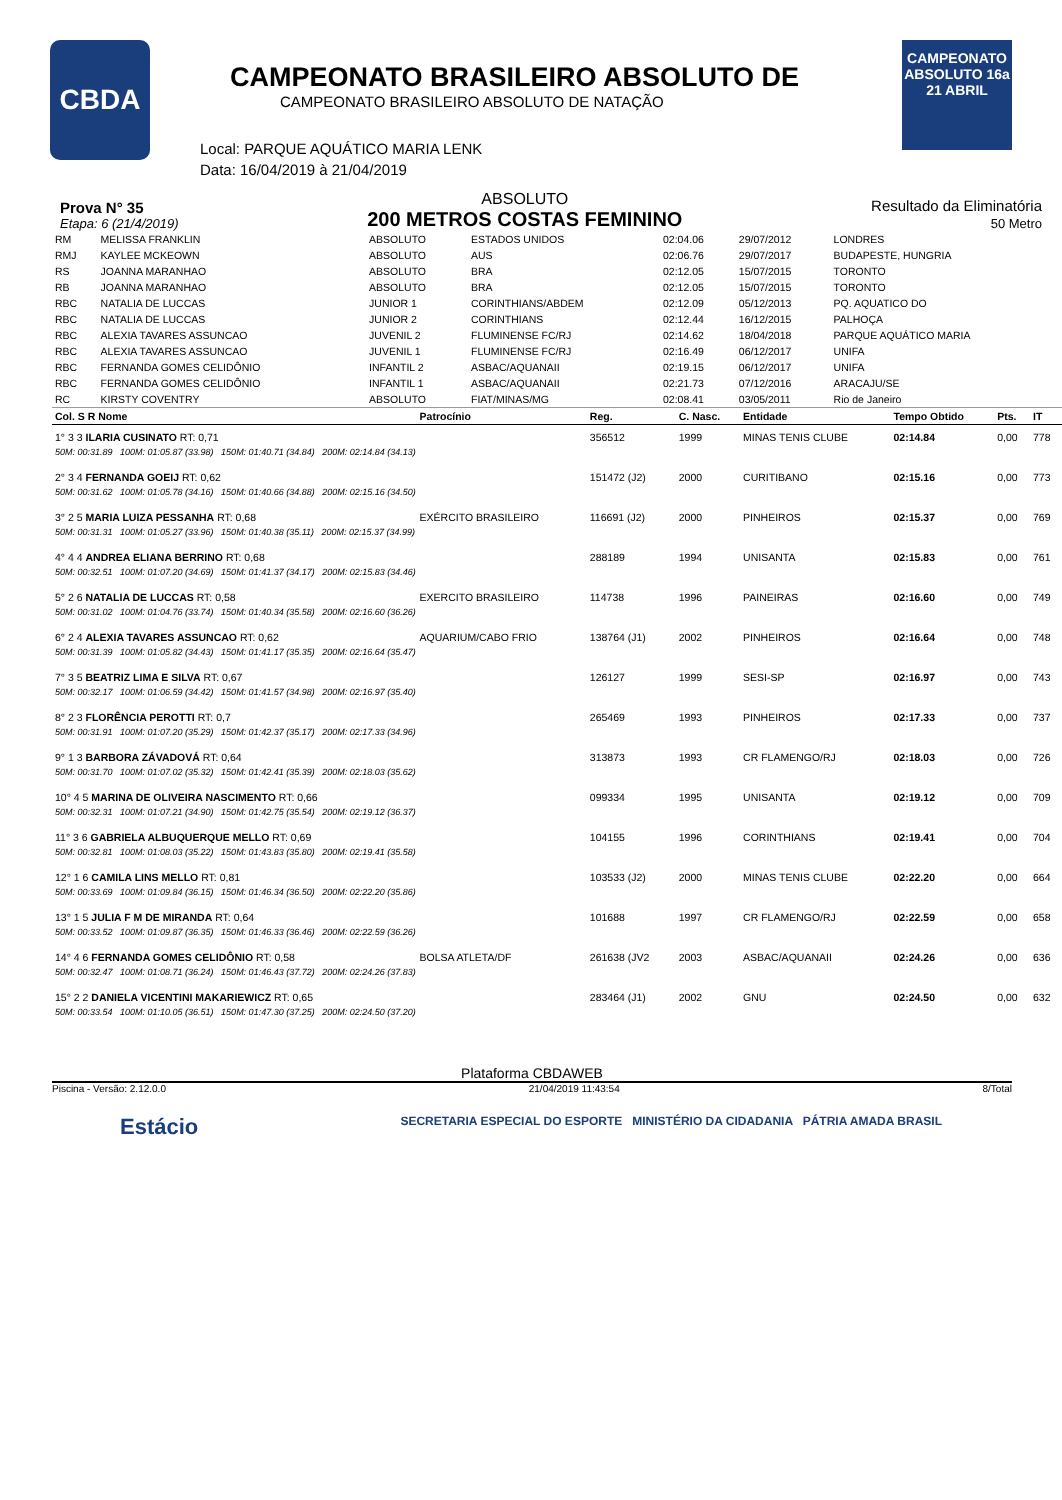CBDA
CAMPEONATO BRASILEIRO ABSOLUTO DE
CAMPEONATO BRASILEIRO ABSOLUTO DE NATAÇÃO
Local: PARQUE AQUÁTICO MARIA LENK
Data: 16/04/2019 à 21/04/2019
CAMPEONATO ABSOLUTO 16a 21 ABRIL
Prova N° 35
Etapa: 6 (21/4/2019)
ABSOLUTO
200 METROS COSTAS FEMININO
Resultado da Eliminatória
50 Metro
| RM | MELISSA FRANKLIN | ABSOLUTO | ESTADOS UNIDOS | 02:04.06 | 29/07/2012 | LONDRES |
| RMJ | KAYLEE MCKEOWN | ABSOLUTO | AUS | 02:06.76 | 29/07/2017 | BUDAPESTE, HUNGRIA |
| RS | JOANNA MARANHAO | ABSOLUTO | BRA | 02:12.05 | 15/07/2015 | TORONTO |
| RB | JOANNA MARANHAO | ABSOLUTO | BRA | 02:12.05 | 15/07/2015 | TORONTO |
| RBC | NATALIA DE LUCCAS | JUNIOR 1 | CORINTHIANS/ABDEM | 02:12.09 | 05/12/2013 | PQ. AQUATICO DO |
| RBC | NATALIA DE LUCCAS | JUNIOR 2 | CORINTHIANS | 02:12.44 | 16/12/2015 | PALHOÇA |
| RBC | ALEXIA TAVARES ASSUNCAO | JUVENIL 2 | FLUMINENSE FC/RJ | 02:14.62 | 18/04/2018 | PARQUE AQUÁTICO MARIA |
| RBC | ALEXIA TAVARES ASSUNCAO | JUVENIL 1 | FLUMINENSE FC/RJ | 02:16.49 | 06/12/2017 | UNIFA |
| RBC | FERNANDA GOMES CELIDÔNIO | INFANTIL 2 | ASBAC/AQUANAII | 02:19.15 | 06/12/2017 | UNIFA |
| RBC | FERNANDA GOMES CELIDÔNIO | INFANTIL 1 | ASBAC/AQUANAII | 02:21.73 | 07/12/2016 | ARACAJU/SE |
| RC | KIRSTY COVENTRY | ABSOLUTO | FIAT/MINAS/MG | 02:08.41 | 03/05/2011 | Rio de Janeiro |
| Col. S R Nome | Patrocínio | Reg. | C. Nasc. | Entidade | Tempo Obtido | Pts. | IT |
| --- | --- | --- | --- | --- | --- | --- | --- |
| 1° 3 3 ILARIA CUSINATO RT: 0,71 | | 356512 | 1999 | MINAS TENIS CLUBE | 02:14.84 | 0,00 | 778 |
| 50M: 00:31.89 100M: 01:05.87 (33.98) 150M: 01:40.71 (34.84) 200M: 02:14.84 (34.13) | | | | | | | |
| 2° 3 4 FERNANDA GOEIJ RT: 0,62 | | 151472 (J2) | 2000 | CURITIBANO | 02:15.16 | 0,00 | 773 |
| 50M: 00:31.62 100M: 01:05.78 (34.16) 150M: 01:40.66 (34.88) 200M: 02:15.16 (34.50) | | | | | | | |
| 3° 2 5 MARIA LUIZA PESSANHA RT: 0,68 | EXÉRCITO BRASILEIRO | 116691 (J2) | 2000 | PINHEIROS | 02:15.37 | 0,00 | 769 |
| 50M: 00:31.31 100M: 01:05.27 (33.96) 150M: 01:40.38 (35.11) 200M: 02:15.37 (34.99) | | | | | | | |
| 4° 4 4 ANDREA ELIANA BERRINO RT: 0,68 | | 288189 | 1994 | UNISANTA | 02:15.83 | 0,00 | 761 |
| 50M: 00:32.51 100M: 01:07.20 (34.69) 150M: 01:41.37 (34.17) 200M: 02:15.83 (34.46) | | | | | | | |
| 5° 2 6 NATALIA DE LUCCAS RT: 0,58 | EXERCITO BRASILEIRO | 114738 | 1996 | PAINEIRAS | 02:16.60 | 0,00 | 749 |
| 50M: 00:31.02 100M: 01:04.76 (33.74) 150M: 01:40.34 (35.58) 200M: 02:16.60 (36.26) | | | | | | | |
| 6° 2 4 ALEXIA TAVARES ASSUNCAO RT: 0,62 | AQUARIUM/CABO FRIO | 138764 (J1) | 2002 | PINHEIROS | 02:16.64 | 0,00 | 748 |
| 50M: 00:31.39 100M: 01:05.82 (34.43) 150M: 01:41.17 (35.35) 200M: 02:16.64 (35.47) | | | | | | | |
| 7° 3 5 BEATRIZ LIMA E SILVA RT: 0,67 | | 126127 | 1999 | SESI-SP | 02:16.97 | 0,00 | 743 |
| 50M: 00:32.17 100M: 01:06.59 (34.42) 150M: 01:41.57 (34.98) 200M: 02:16.97 (35.40) | | | | | | | |
| 8° 2 3 FLORÊNCIA PEROTTI RT: 0,7 | | 265469 | 1993 | PINHEIROS | 02:17.33 | 0,00 | 737 |
| 50M: 00:31.91 100M: 01:07.20 (35.29) 150M: 01:42.37 (35.17) 200M: 02:17.33 (34.96) | | | | | | | |
| 9° 1 3 BARBORA ZÁVADOVÁ RT: 0,64 | | 313873 | 1993 | CR FLAMENGO/RJ | 02:18.03 | 0,00 | 726 |
| 50M: 00:31.70 100M: 01:07.02 (35.32) 150M: 01:42.41 (35.39) 200M: 02:18.03 (35.62) | | | | | | | |
| 10° 4 5 MARINA DE OLIVEIRA NASCIMENTO RT: 0,66 | | 099334 | 1995 | UNISANTA | 02:19.12 | 0,00 | 709 |
| 50M: 00:32.31 100M: 01:07.21 (34.90) 150M: 01:42.75 (35.54) 200M: 02:19.12 (36.37) | | | | | | | |
| 11° 3 6 GABRIELA ALBUQUERQUE MELLO RT: 0,69 | | 104155 | 1996 | CORINTHIANS | 02:19.41 | 0,00 | 704 |
| 50M: 00:32.81 100M: 01:08.03 (35.22) 150M: 01:43.83 (35.80) 200M: 02:19.41 (35.58) | | | | | | | |
| 12° 1 6 CAMILA LINS MELLO RT: 0,81 | | 103533 (J2) | 2000 | MINAS TENIS CLUBE | 02:22.20 | 0,00 | 664 |
| 50M: 00:33.69 100M: 01:09.84 (36.15) 150M: 01:46.34 (36.50) 200M: 02:22.20 (35.86) | | | | | | | |
| 13° 1 5 JULIA F M DE MIRANDA RT: 0,64 | | 101688 | 1997 | CR FLAMENGO/RJ | 02:22.59 | 0,00 | 658 |
| 50M: 00:33.52 100M: 01:09.87 (36.35) 150M: 01:46.33 (36.46) 200M: 02:22.59 (36.26) | | | | | | | |
| 14° 4 6 FERNANDA GOMES CELIDÔNIO RT: 0,58 | BOLSA ATLETA/DF | 261638 (JV2 | 2003 | ASBAC/AQUANAII | 02:24.26 | 0,00 | 636 |
| 50M: 00:32.47 100M: 01:08.71 (36.24) 150M: 01:46.43 (37.72) 200M: 02:24.26 (37.83) | | | | | | | |
| 15° 2 2 DANIELA VICENTINI MAKARIEWICZ RT: 0,65 | | 283464 (J1) | 2002 | GNU | 02:24.50 | 0,00 | 632 |
| 50M: 00:33.54 100M: 01:10.05 (36.51) 150M: 01:47.30 (37.25) 200M: 02:24.50 (37.20) | | | | | | | |
Plataforma CBDAWEB
Piscina - Versão: 2.12.0.0 21/04/2019 11:43:54 8/Total
Estácio SECRETARIA ESPECIAL DO ESPORTE MINISTÉRIO DA CIDADANIA PÁTRIA AMADA BRASIL